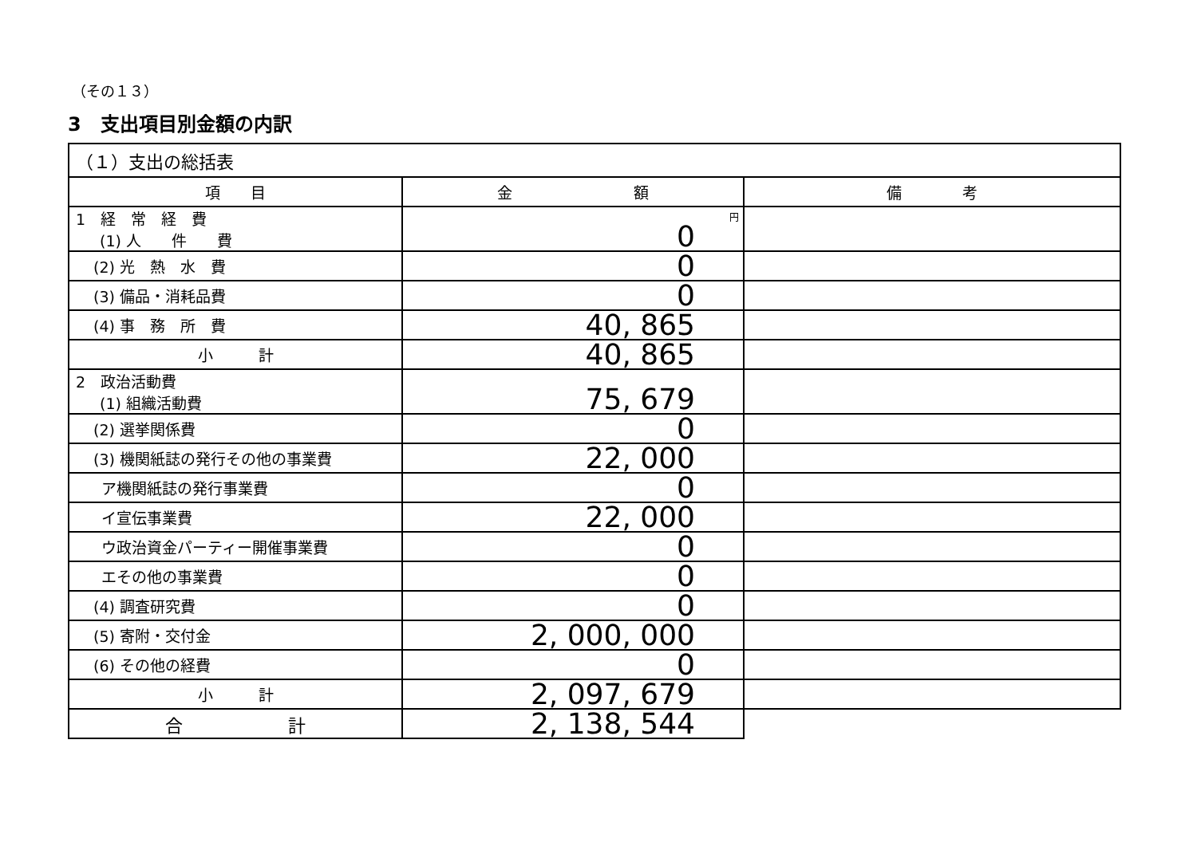（その１３）
3　支出項目別金額の内訳
| （１）支出の総括表 | | |
| --- | --- | --- |
| 項 目 | 金 額 | 備 考 |
| 1 経 常 経 費 (1) 人 件 費 | 円 0 | |
| (2) 光 熱 水 費 | 0 | |
| (3) 備品・消耗品費 | 0 | |
| (4) 事 務 所 費 | 40, 865 | |
| 小 計 | 40, 865 | |
| 2 政治活動費 (1) 組織活動費 | 75, 679 | |
| (2) 選挙関係費 | 0 | |
| (3) 機関紙誌の発行その他の事業費 | 22, 000 | |
| ア機関紙誌の発行事業費 | 0 | |
| イ宣伝事業費 | 22, 000 | |
| ウ政治資金パーティー開催事業費 | 0 | |
| エその他の事業費 | 0 | |
| (4) 調査研究費 | 0 | |
| (5) 寄附・交付金 | 2, 000, 000 | |
| (6) その他の経費 | 0 | |
| 小 計 | 2, 097, 679 | |
| 合 計 | 2, 138, 544 | |